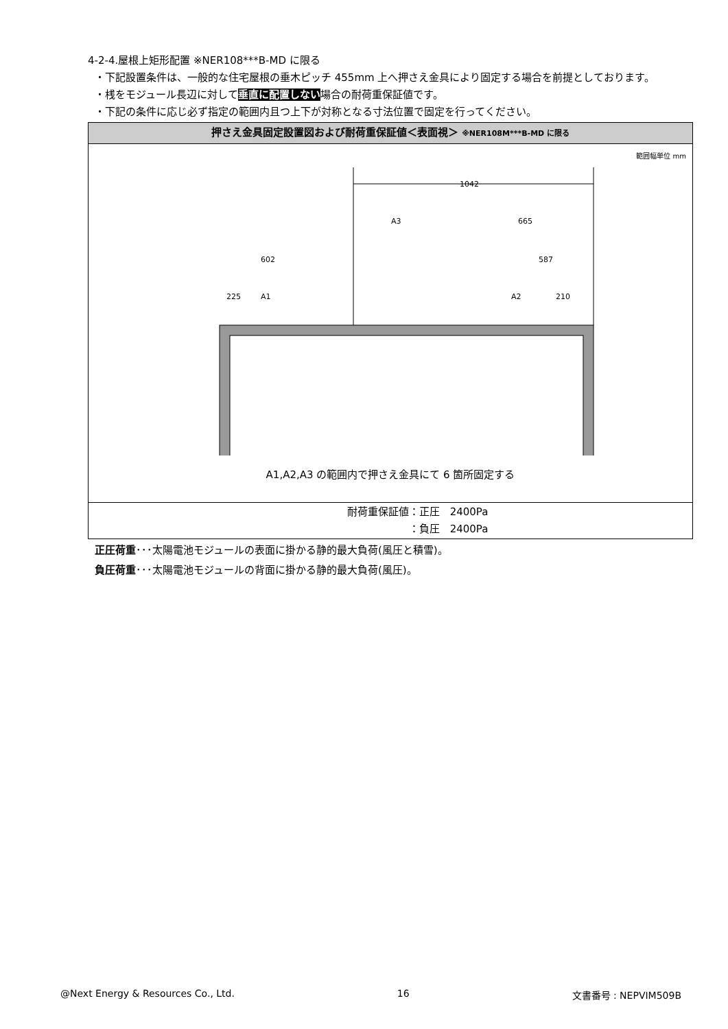4-2-4.屋根上矩形配置 ※NER108***B-MD に限る
・下記設置条件は、一般的な住宅屋根の垂木ピッチ 455mm 上へ押さえ金具により固定する場合を前提として​おります。
・桟をモジュール長辺に対して垂直に配置しない場合の耐荷重保証値です。
・下記の条件に応じ必ず指定の範囲内且つ上下が対称となる寸法位置で固定を行ってください。
| 押さえ金具固定設置図および耐荷重保証値＜表面視＞ ※NER108M***B-MD に限る |
| --- |
| 範囲幅単位 mm 1042 A3 665 602 587 225 A1 A2 210 A1,A2,A3 の範囲内で押さえ金具にて 6 箇所固定する |
| 耐荷重保証値：正圧 2400Pa ：負圧 2400Pa |
正圧荷重･･･太陽電池モジュールの表面に掛かる静的最大負荷(風圧と積雪)。
負圧荷重･･･太陽電池モジュールの背面に掛かる静的最大負荷(風圧)。
@Next Energy & Resources Co., Ltd. 16 文書番号 : NEPVIM509B